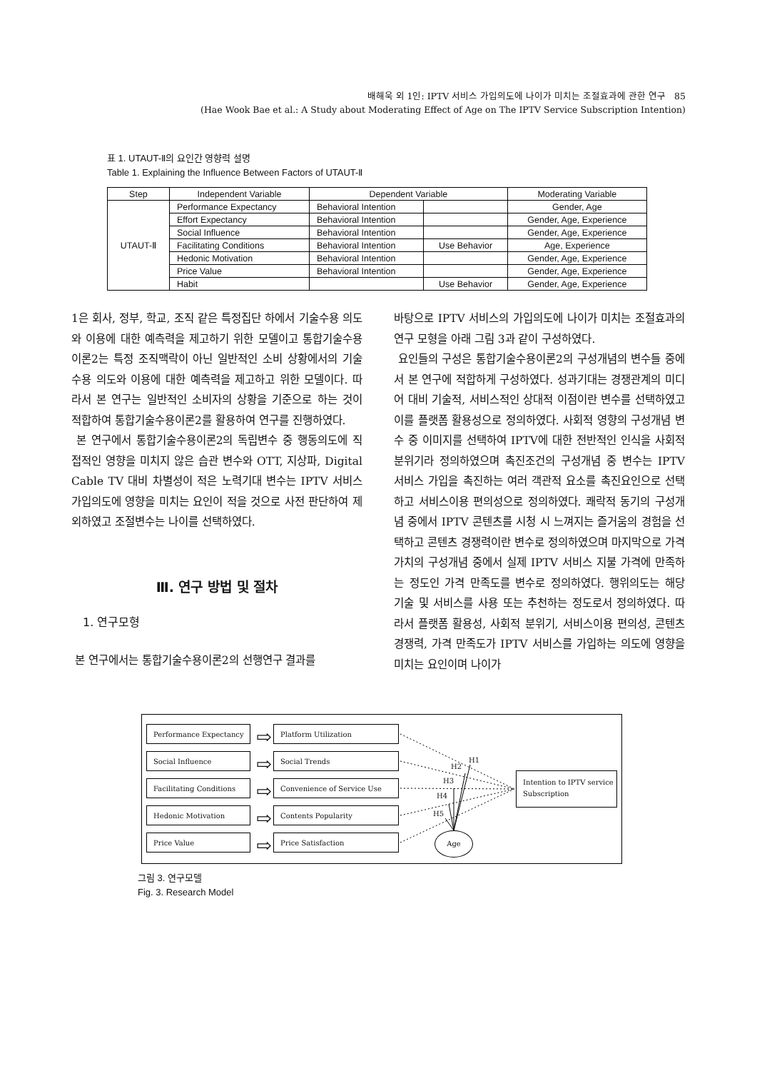배해욱 외 1인: IPTV 서비스 가입의도에 나이가 미치는 조절효과에 관한 연구 85
(Hae Wook Bae et al.: A Study about Moderating Effect of Age on The IPTV Service Subscription Intention)
표 1. UTAUT-Ⅱ의 요인간 영향력 설명
Table 1. Explaining the Influence Between Factors of UTAUT-Ⅱ
| Step | Independent Variable | Dependent Variable | | Moderating Variable |
| --- | --- | --- | --- | --- |
| UTAUT-Ⅱ | Performance Expectancy | Behavioral Intention | | Gender, Age |
| | Effort Expectancy | Behavioral Intention | | Gender, Age, Experience |
| | Social Influence | Behavioral Intention | | Gender, Age, Experience |
| | Facilitating Conditions | Behavioral Intention | Use Behavior | Age, Experience |
| | Hedonic Motivation | Behavioral Intention | | Gender, Age, Experience |
| | Price Value | Behavioral Intention | | Gender, Age, Experience |
| | Habit | | Use Behavior | Gender, Age, Experience |
1은 회사, 정부, 학교, 조직 같은 특정집단 하에서 기술수용 의도와 이용에 대한 예측력을 제고하기 위한 모델이고 통합기술수용이론2는 특정 조직맥락이 아닌 일반적인 소비 상황에서의 기술수용 의도와 이용에 대한 예측력을 제고하고 위한 모델이다. 따라서 본 연구는 일반적인 소비자의 상황을 기준으로 하는 것이 적합하여 통합기술수용이론2를 활용하여 연구를 진행하였다.
본 연구에서 통합기술수용이론2의 독립변수 중 행동의도에 직접적인 영향을 미치지 않은 습관 변수와 OTT, 지상파, Digital Cable TV 대비 차별성이 적은 노력기대 변수는 IPTV 서비스 가입의도에 영향을 미치는 요인이 적을 것으로 사전 판단하여 제외하였고 조절변수는 나이를 선택하였다.
Ⅲ. 연구 방법 및 절차
1. 연구모형
본 연구에서는 통합기술수용이론2의 선행연구 결과를
바탕으로 IPTV 서비스의 가입의도에 나이가 미치는 조절효과의 연구 모형을 아래 그림 3과 같이 구성하였다.
요인들의 구성은 통합기술수용이론2의 구성개념의 변수들 중에서 본 연구에 적합하게 구성하였다. 성과기대는 경쟁관계의 미디어 대비 기술적, 서비스적인 상대적 이점이란 변수를 선택하였고 이를 플랫폼 활용성으로 정의하였다. 사회적 영향의 구성개념 변수 중 이미지를 선택하여 IPTV에 대한 전반적인 인식을 사회적 분위기라 정의하였으며 촉진조건의 구성개념 중 변수는 IPTV 서비스 가입을 촉진하는 여러 객관적 요소를 촉진요인으로 선택하고 서비스이용 편의성으로 정의하였다. 쾌락적 동기의 구성개념 중에서 IPTV 콘텐츠를 시청 시 느껴지는 즐거움의 경험을 선택하고 콘텐츠 경쟁력이란 변수로 정의하였으며 마지막으로 가격가치의 구성개념 중에서 실제 IPTV 서비스 지불 가격에 만족하는 정도인 가격 만족도를 변수로 정의하였다. 행위의도는 해당 기술 및 서비스를 사용 또는 추천하는 정도로서 정의하였다. 따라서 플랫폼 활용성, 사회적 분위기, 서비스이용 편의성, 콘텐츠 경쟁력, 가격 만족도가 IPTV 서비스를 가입하는 의도에 영향을 미치는 요인이며 나이가
Performance Expectancy
Social Influence
Facilitating Conditions
Hedonic Motivation
Price Value
Platform Utilization
Social Trends
Convenience of Service Use
Contents Popularity
Price Satisfaction
⇨
⇨
⇨
⇨
⇨
Intention to IPTV service Subscription
Age
H1
H2
H3
H4
H5
그림 3. 연구모델
Fig. 3. Research Model